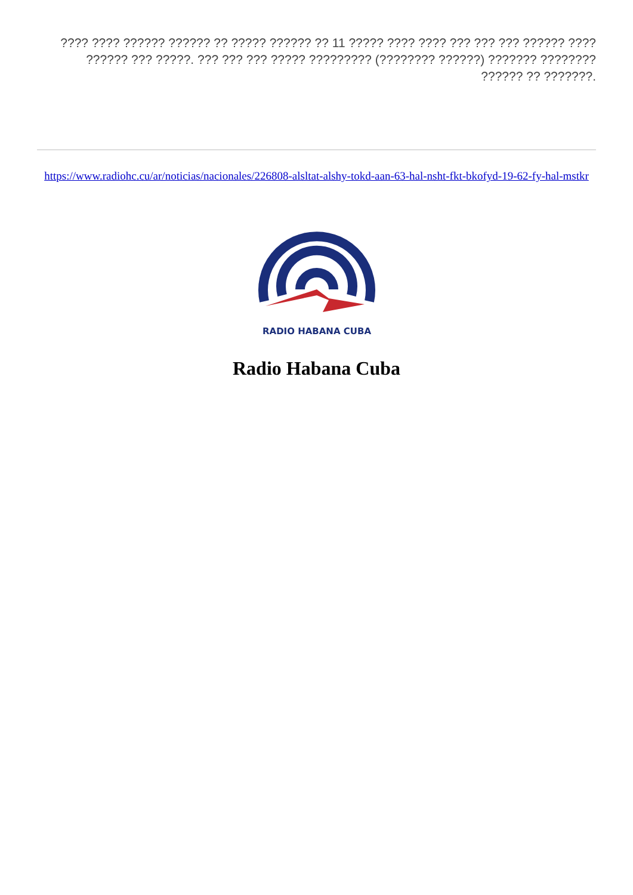???? ???? ?????? ?????? ?? ????? ?????? ?? 11 ????? ???? ???? ??? ??? ??? ?????? ???? ?????? ??? ?????. ??? ??? ??? ????? ????????? (???????? ??????) ??????? ???????? ?????? ?? ???????.
https://www.radiohc.cu/ar/noticias/nacionales/226808-alsltat-alshy-tokd-aan-63-hal-nsht-fkt-bkofyd-19-62-fy-hal-mstkr
RADIO HABANA CUBA
Radio Habana Cuba